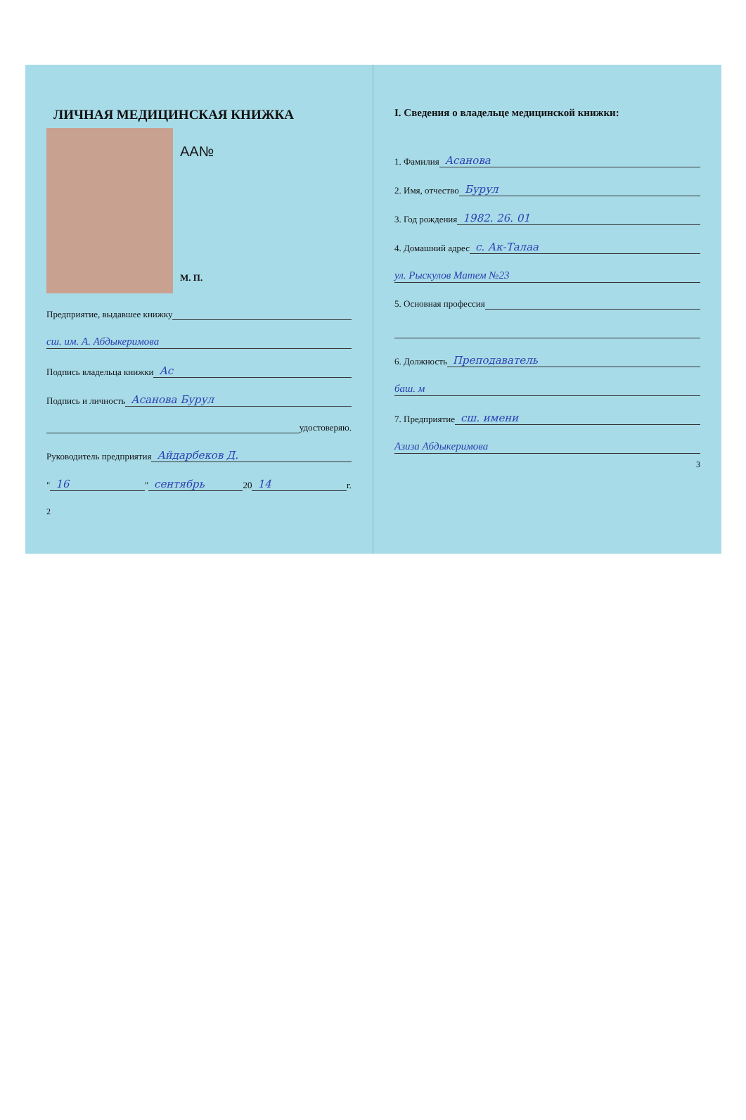ЛИЧНАЯ МЕДИЦИНСКАЯ КНИЖКА
АА№
М. П.
Предприятие, выдавшее книжку
сш. им. А. Абдыкеримова
Подпись владельца книжки Ас
Подпись и личность Асанова Бурул
удостоверяю.
Руководитель предприятия Айдарбеков Д.
" 16 " сентябрь 20 14 г.
2
I. Сведения о владельце медицинской книжки:
1. Фамилия Асанова
2. Имя, отчество Бурул
3. Год рождения 1982. 26. 01
4. Домашний адрес с. Ак-Талаа
ул. Рыскулов Матем №23
5. Основная профессия
6. Должность Преподаватель
баш. м
7. Предприятие сш. имени
Азиза Абдыкеримова
3